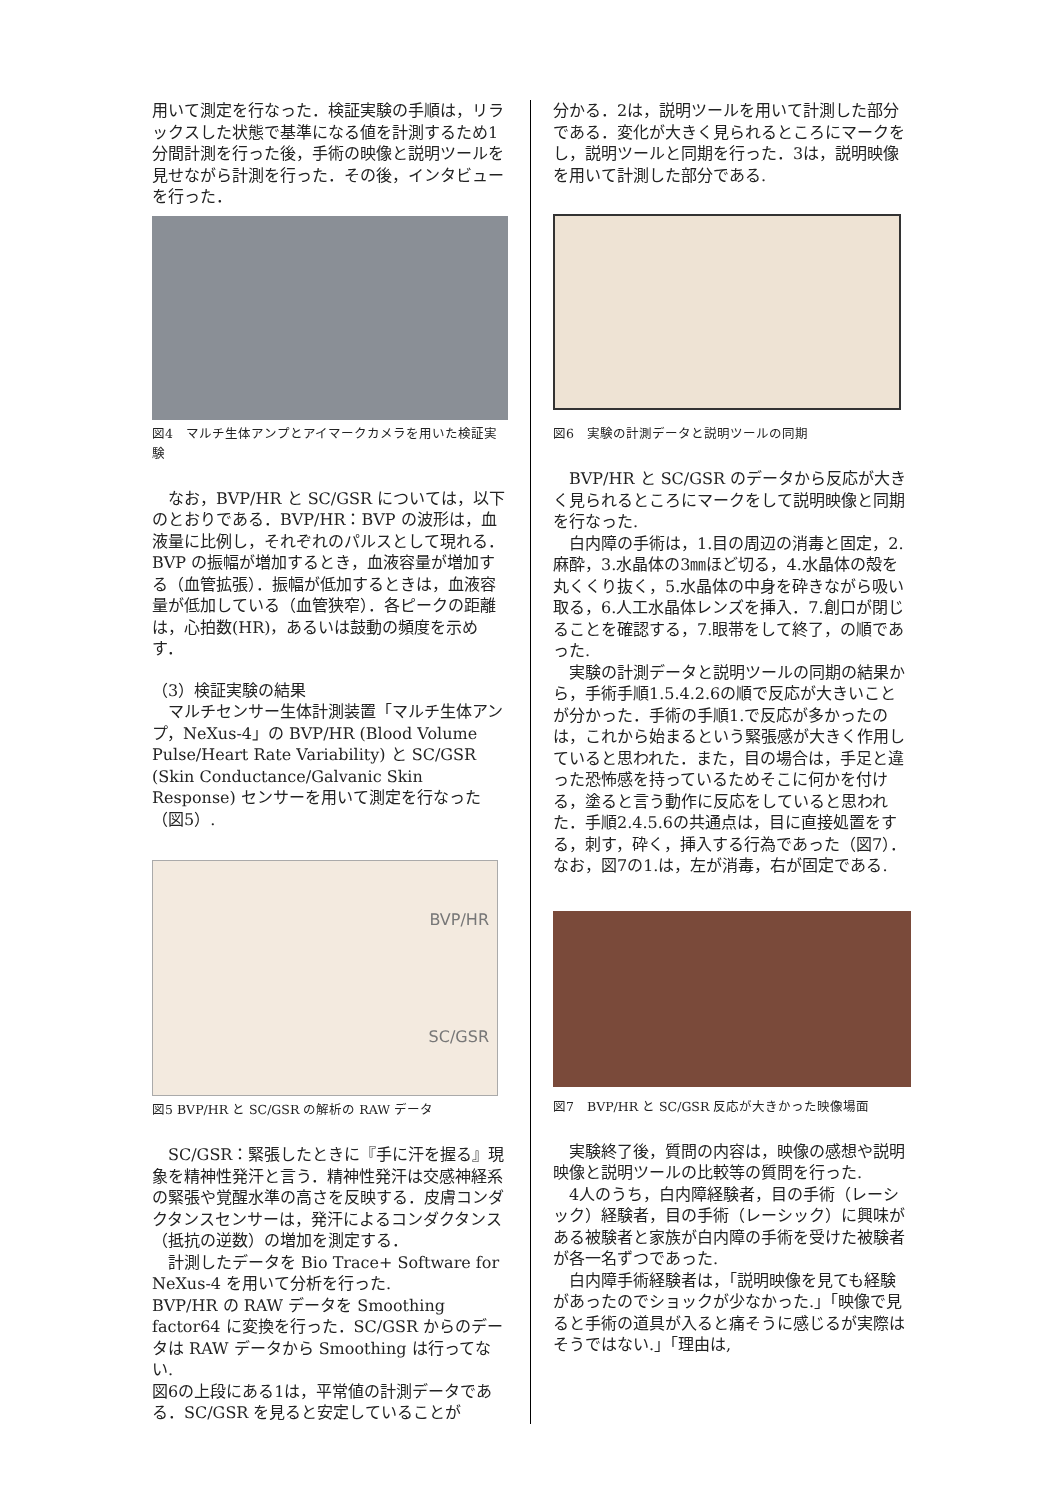用いて測定を行なった．検証実験の手順は，リラックスした状態で基準になる値を計測するため1分間計測を行った後，手術の映像と説明ツールを見せながら計測を行った．その後，インタビューを行った．
図4　マルチ生体アンプとアイマークカメラを用いた検証実験
　なお，BVP/HR と SC/GSR については，以下のとおりである．BVP/HR：BVP の波形は，血液量に比例し，それぞれのパルスとして現れる．BVP の振幅が増加するとき，血液容量が増加する（血管拡張）．振幅が低加するときは，血液容量が低加している（血管狭窄）．各ピークの距離は，心拍数(HR)，あるいは鼓動の頻度を示めす．
（3）検証実験の結果
　マルチセンサー生体計測装置「マルチ生体アンプ，NeXus-4」の BVP/HR (Blood Volume Pulse/Heart Rate Variability) と SC/GSR (Skin Conductance/Galvanic Skin Response) センサーを用いて測定を行なった（図5）.
BVP/HR
SC/GSR
図5 BVP/HR と SC/GSR の解析の RAW データ
　SC/GSR：緊張したときに『手に汗を握る』現象を精神性発汗と言う．精神性発汗は交感神経系の緊張や覚醒水準の高さを反映する．皮膚コンダクタンスセンサーは，発汗によるコンダクタンス（抵抗の逆数）の増加を測定する．
　計測したデータを Bio Trace+ Software for NeXus-4 を用いて分析を行った.
BVP/HR の RAW データを Smoothing factor64 に変換を行った．SC/GSR からのデータは RAW データから Smoothing は行ってない.
図6の上段にある1は，平常値の計測データである．SC/GSR を見ると安定していることが
分かる．2は，説明ツールを用いて計測した部分である．変化が大きく見られるところにマークをし，説明ツールと同期を行った．3は，説明映像を用いて計測した部分である.
図6　実験の計測データと説明ツールの同期
　BVP/HR と SC/GSR のデータから反応が大きく見られるところにマークをして説明映像と同期を行なった.
　白内障の手術は，1.目の周辺の消毒と固定，2.麻酔，3.水晶体の3㎜ほど切る，4.水晶体の殻を丸くくり抜く，5.水晶体の中身を砕きながら吸い取る，6.人工水晶体レンズを挿入．7.創口が閉じることを確認する，7.眼帯をして終了，の順であった.
　実験の計測データと説明ツールの同期の結果から，手術手順1.5.4.2.6の順で反応が大きいことが分かった．手術の手順1.で反応が多かったのは，これから始まるという緊張感が大きく作用していると思われた．また，目の場合は，手足と違った恐怖感を持っているためそこに何かを付ける，塗ると言う動作に反応をしていると思われた．手順2.4.5.6の共通点は，目に直接処置をする，刺す，砕く，挿入する行為であった（図7）．なお，図7の1.は，左が消毒，右が固定である.
図7　BVP/HR と SC/GSR 反応が大きかった映像場面
　実験終了後，質問の内容は，映像の感想や説明映像と説明ツールの比較等の質問を行った.
　4人のうち，白内障経験者，目の手術（レーシック）経験者，目の手術（レーシック）に興味がある被験者と家族が白内障の手術を受けた被験者が各一名ずつであった.
　白内障手術経験者は，「説明映像を見ても経験があったのでショックが少なかった.」「映像で見ると手術の道具が入ると痛そうに感じるが実際はそうではない.」「理由は,